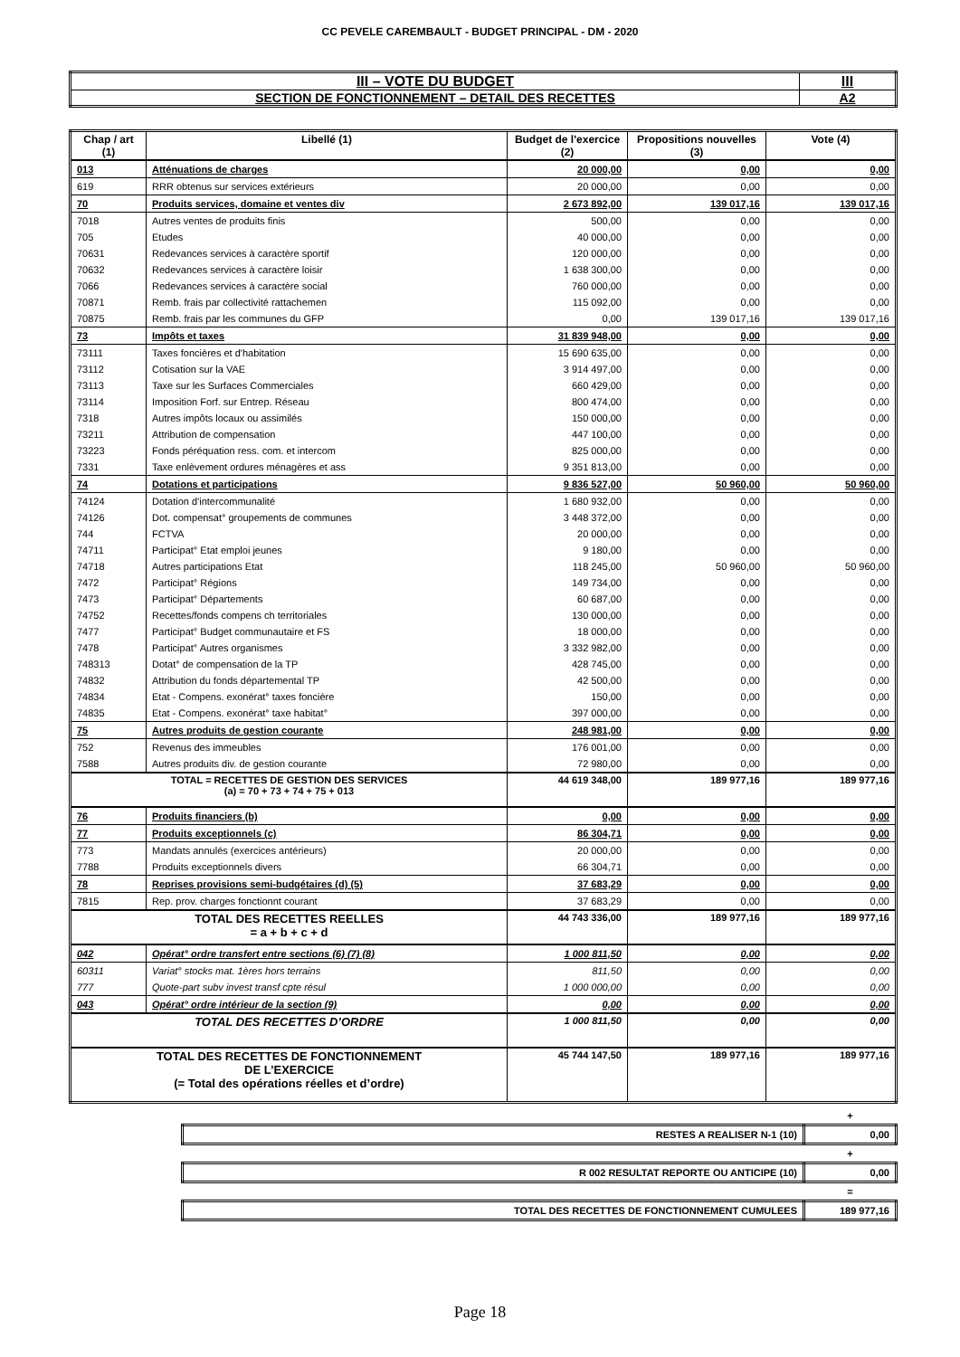CC PEVELE CAREMBAULT - BUDGET PRINCIPAL - DM - 2020
| III – VOTE DU BUDGET | III |
| SECTION DE FONCTIONNEMENT – DETAIL DES RECETTES | A2 |
| Chap / art (1) | Libellé (1) | Budget de l'exercice (2) | Propositions nouvelles (3) | Vote (4) |
| --- | --- | --- | --- | --- |
| 013 | Atténuations de charges | 20 000,00 | 0,00 | 0,00 |
| 619 | RRR obtenus sur services extérieurs | 20 000,00 | 0,00 | 0,00 |
| 70 | Produits services, domaine et ventes div | 2 673 892,00 | 139 017,16 | 139 017,16 |
| 7018 | Autres ventes de produits finis | 500,00 | 0,00 | 0,00 |
| 705 | Etudes | 40 000,00 | 0,00 | 0,00 |
| 70631 | Redevances services à caractère sportif | 120 000,00 | 0,00 | 0,00 |
| 70632 | Redevances services à caractère loisir | 1 638 300,00 | 0,00 | 0,00 |
| 7066 | Redevances services à caractère social | 760 000,00 | 0,00 | 0,00 |
| 70871 | Remb. frais par collectivité rattachemen | 115 092,00 | 0,00 | 0,00 |
| 70875 | Remb. frais par les communes du GFP | 0,00 | 139 017,16 | 139 017,16 |
| 73 | Impôts et taxes | 31 839 948,00 | 0,00 | 0,00 |
| 73111 | Taxes foncières et d'habitation | 15 690 635,00 | 0,00 | 0,00 |
| 73112 | Cotisation sur la VAE | 3 914 497,00 | 0,00 | 0,00 |
| 73113 | Taxe sur les Surfaces Commerciales | 660 429,00 | 0,00 | 0,00 |
| 73114 | Imposition Forf. sur Entrep. Réseau | 800 474,00 | 0,00 | 0,00 |
| 7318 | Autres impôts locaux ou assimilés | 150 000,00 | 0,00 | 0,00 |
| 73211 | Attribution de compensation | 447 100,00 | 0,00 | 0,00 |
| 73223 | Fonds péréquation ress. com. et intercom | 825 000,00 | 0,00 | 0,00 |
| 7331 | Taxe enlèvement ordures ménagères et ass | 9 351 813,00 | 0,00 | 0,00 |
| 74 | Dotations et participations | 9 836 527,00 | 50 960,00 | 50 960,00 |
| 74124 | Dotation d'intercommunalité | 1 680 932,00 | 0,00 | 0,00 |
| 74126 | Dot. compensat° groupements de communes | 3 448 372,00 | 0,00 | 0,00 |
| 744 | FCTVA | 20 000,00 | 0,00 | 0,00 |
| 74711 | Participat° Etat emploi jeunes | 9 180,00 | 0,00 | 0,00 |
| 74718 | Autres participations Etat | 118 245,00 | 50 960,00 | 50 960,00 |
| 7472 | Participat° Régions | 149 734,00 | 0,00 | 0,00 |
| 7473 | Participat° Départements | 60 687,00 | 0,00 | 0,00 |
| 74752 | Recettes/fonds compens ch territoriales | 130 000,00 | 0,00 | 0,00 |
| 7477 | Participat° Budget communautaire et FS | 18 000,00 | 0,00 | 0,00 |
| 7478 | Participat° Autres organismes | 3 332 982,00 | 0,00 | 0,00 |
| 748313 | Dotat° de compensation de la TP | 428 745,00 | 0,00 | 0,00 |
| 74832 | Attribution du fonds départemental TP | 42 500,00 | 0,00 | 0,00 |
| 74834 | Etat - Compens. exonérat° taxes foncière | 150,00 | 0,00 | 0,00 |
| 74835 | Etat - Compens. exonérat° taxe habitat° | 397 000,00 | 0,00 | 0,00 |
| 75 | Autres produits de gestion courante | 248 981,00 | 0,00 | 0,00 |
| 752 | Revenus des immeubles | 176 001,00 | 0,00 | 0,00 |
| 7588 | Autres produits div. de gestion courante | 72 980,00 | 0,00 | 0,00 |
| TOTAL = RECETTES DE GESTION DES SERVICES (a) = 70 + 73 + 74 + 75 + 013 | | 44 619 348,00 | 189 977,16 | 189 977,16 |
| 76 | Produits financiers (b) | 0,00 | 0,00 | 0,00 |
| 77 | Produits exceptionnels (c) | 86 304,71 | 0,00 | 0,00 |
| 773 | Mandats annulés (exercices antérieurs) | 20 000,00 | 0,00 | 0,00 |
| 7788 | Produits exceptionnels divers | 66 304,71 | 0,00 | 0,00 |
| 78 | Reprises provisions semi-budgétaires (d) (5) | 37 683,29 | 0,00 | 0,00 |
| 7815 | Rep. prov. charges fonctionnt courant | 37 683,29 | 0,00 | 0,00 |
| TOTAL DES RECETTES REELLES = a + b + c + d | | 44 743 336,00 | 189 977,16 | 189 977,16 |
| 042 | Opérat° ordre transfert entre sections (6) (7) (8) | 1 000 811,50 | 0,00 | 0,00 |
| 60311 | Variat° stocks mat. 1ères hors terrains | 811,50 | 0,00 | 0,00 |
| 777 | Quote-part subv invest transf cpte résul | 1 000 000,00 | 0,00 | 0,00 |
| 043 | Opérat° ordre intérieur de la section (9) | 0,00 | 0,00 | 0,00 |
| TOTAL DES RECETTES D’ORDRE | | 1 000 811,50 | 0,00 | 0,00 |
| TOTAL DES RECETTES DE FONCTIONNEMENT DE L’EXERCICE (= Total des opérations réelles et d’ordre) | | 45 744 147,50 | 189 977,16 | 189 977,16 |
| | + |
| RESTES A REALISER N-1 (10) | 0,00 |
| | + |
| R 002 RESULTAT REPORTE OU ANTICIPE (10) | 0,00 |
| | = |
| TOTAL DES RECETTES DE FONCTIONNEMENT CUMULEES | 189 977,16 |
Page 18